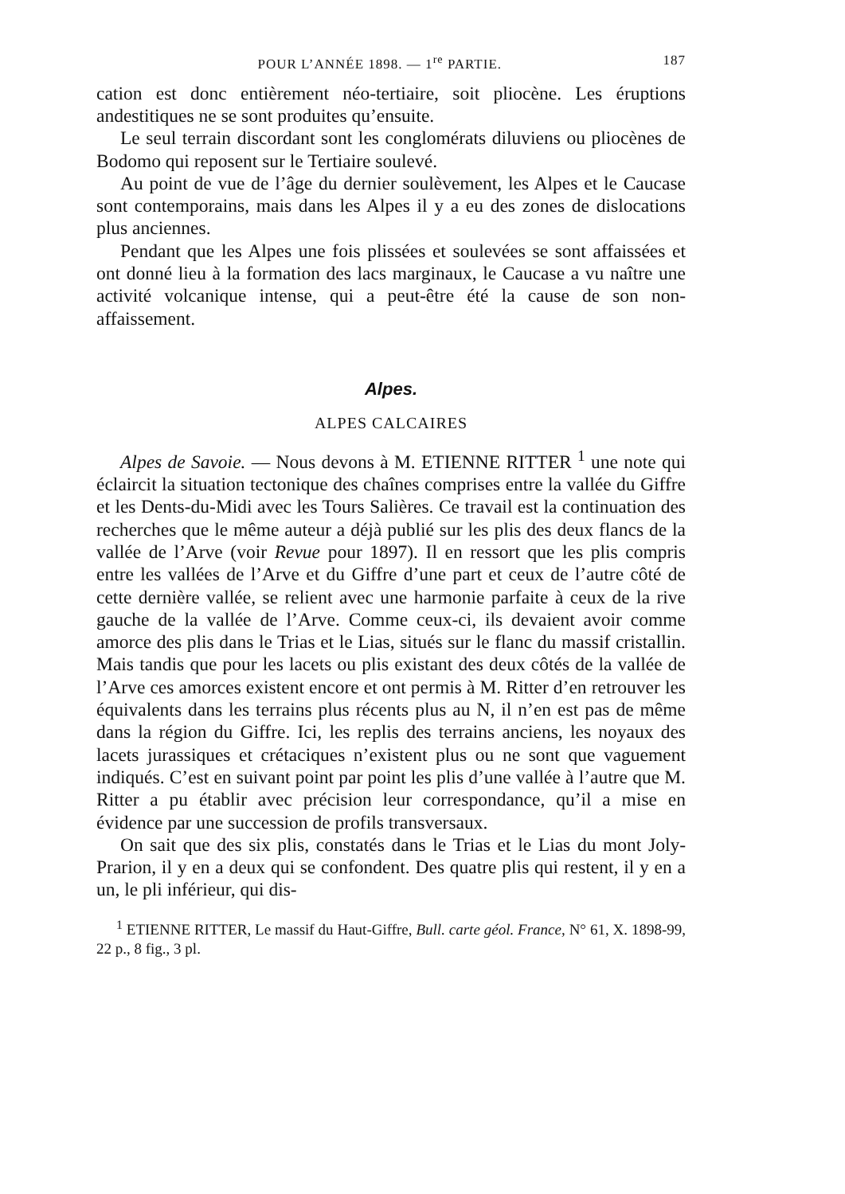POUR L’ANNÉE 1898. — 1<sup>re</sup> PARTIE. 187
cation est donc entièrement néo-tertiaire, soit pliocène. Les éruptions andestitiques ne se sont produites qu’ensuite.
Le seul terrain discordant sont les conglomérats diluviens ou pliocènes de Bodomo qui reposent sur le Tertiaire soulevé.
Au point de vue de l’âge du dernier soulèvement, les Alpes et le Caucase sont contemporains, mais dans les Alpes il y a eu des zones de dislocations plus anciennes.
Pendant que les Alpes une fois plissées et soulevées se sont affaissées et ont donné lieu à la formation des lacs marginaux, le Caucase a vu naître une activité volcanique intense, qui a peut-être été la cause de son non-affaissement.
Alpes.
ALPES CALCAIRES
Alpes de Savoie. — Nous devons à M. ETIENNE RITTER <sup>1</sup> une note qui éclaircit la situation tectonique des chaînes comprises entre la vallée du Giffre et les Dents-du-Midi avec les Tours Salières. Ce travail est la continuation des recherches que le même auteur a déjà publié sur les plis des deux flancs de la vallée de l’Arve (voir Revue pour 1897). Il en ressort que les plis compris entre les vallées de l’Arve et du Giffre d’une part et ceux de l’autre côté de cette dernière vallée, se relient avec une harmonie parfaite à ceux de la rive gauche de la vallée de l’Arve. Comme ceux-ci, ils devaient avoir comme amorce des plis dans le Trias et le Lias, situés sur le flanc du massif cristallin. Mais tandis que pour les lacets ou plis existant des deux côtés de la vallée de l’Arve ces amorces existent encore et ont permis à M. Ritter d’en retrouver les équivalents dans les terrains plus récents plus au N, il n’en est pas de même dans la région du Giffre. Ici, les replis des terrains anciens, les noyaux des lacets jurassiques et crétaciques n’existent plus ou ne sont que vaguement indiqués. C’est en suivant point par point les plis d’une vallée à l’autre que M. Ritter a pu établir avec précision leur correspondance, qu’il a mise en évidence par une succession de profils transversaux.
On sait que des six plis, constatés dans le Trias et le Lias du mont Joly-Prarion, il y en a deux qui se confondent. Des quatre plis qui restent, il y en a un, le pli inférieur, qui dis-
<sup>1</sup> ETIENNE RITTER, Le massif du Haut-Giffre, Bull. carte géol. France, N° 61, X. 1898-99, 22 p., 8 fig., 3 pl.